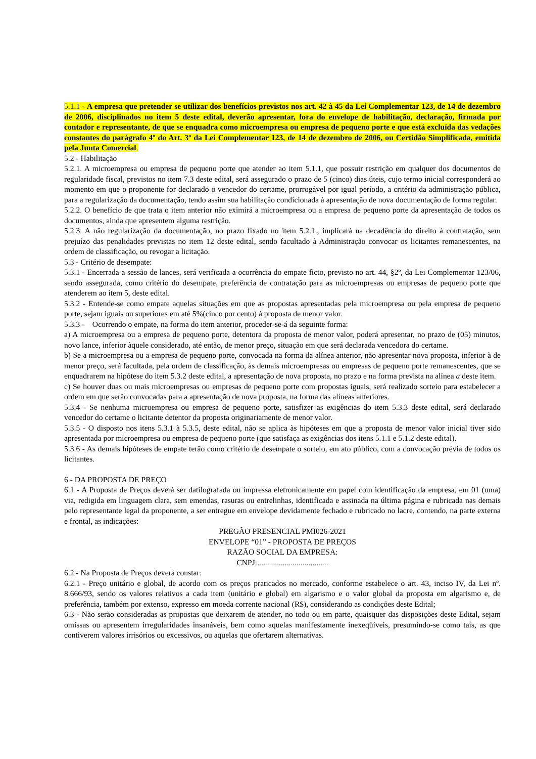5.1.1 - A empresa que pretender se utilizar dos benefícios previstos nos art. 42 à 45 da Lei Complementar 123, de 14 de dezembro de 2006, disciplinados no item 5 deste edital, deverão apresentar, fora do envelope de habilitação, declaração, firmada por contador e representante, de que se enquadra como microempresa ou empresa de pequeno porte e que está excluída das vedações constantes do parágrafo 4º do Art. 3º da Lei Complementar 123, de 14 de dezembro de 2006, ou Certidão Simplificada, emitida pela Junta Comercial.
5.2 - Habilitação
5.2.1. A microempresa ou empresa de pequeno porte que atender ao item 5.1.1, que possuir restrição em qualquer dos documentos de regularidade fiscal, previstos no item 7.3 deste edital, será assegurado o prazo de 5 (cinco) dias úteis, cujo termo inicial corresponderá ao momento em que o proponente for declarado o vencedor do certame, prorrogável por igual período, a critério da administração pública, para a regularização da documentação, tendo assim sua habilitação condicionada à apresentação de nova documentação de forma regular.
5.2.2. O benefício de que trata o item anterior não eximirá a microempresa ou a empresa de pequeno porte da apresentação de todos os documentos, ainda que apresentem alguma restrição.
5.2.3. A não regularização da documentação, no prazo fixado no item 5.2.1., implicará na decadência do direito à contratação, sem prejuízo das penalidades previstas no item 12 deste edital, sendo facultado à Administração convocar os licitantes remanescentes, na ordem de classificação, ou revogar a licitação.
5.3 - Critério de desempate:
5.3.1 - Encerrada a sessão de lances, será verificada a ocorrência do empate ficto, previsto no art. 44, §2º, da Lei Complementar 123/06, sendo assegurada, como critério do desempate, preferência de contratação para as microempresas ou empresas de pequeno porte que atenderem ao item 5, deste edital.
5.3.2 - Entende-se como empate aquelas situações em que as propostas apresentadas pela microempresa ou pela empresa de pequeno porte, sejam iguais ou superiores em até 5%(cinco por cento) à proposta de menor valor.
5.3.3 - Ocorrendo o empate, na forma do item anterior, proceder-se-á da seguinte forma:
a) A microempresa ou a empresa de pequeno porte, detentora da proposta de menor valor, poderá apresentar, no prazo de (05) minutos, novo lance, inferior àquele considerado, até então, de menor preço, situação em que será declarada vencedora do certame.
b) Se a microempresa ou a empresa de pequeno porte, convocada na forma da alínea anterior, não apresentar nova proposta, inferior à de menor preço, será facultada, pela ordem de classificação, às demais microempresas ou empresas de pequeno porte remanescentes, que se enquadrarem na hipótese do item 5.3.2 deste edital, a apresentação de nova proposta, no prazo e na forma prevista na alínea a deste item.
c) Se houver duas ou mais microempresas ou empresas de pequeno porte com propostas iguais, será realizado sorteio para estabelecer a ordem em que serão convocadas para a apresentação de nova proposta, na forma das alíneas anteriores.
5.3.4 - Se nenhuma microempresa ou empresa de pequeno porte, satisfizer as exigências do item 5.3.3 deste edital, será declarado vencedor do certame o licitante detentor da proposta originariamente de menor valor.
5.3.5 - O disposto nos itens 5.3.1 à 5.3.5, deste edital, não se aplica às hipóteses em que a proposta de menor valor inicial tiver sido apresentada por microempresa ou empresa de pequeno porte (que satisfaça as exigências dos itens 5.1.1 e 5.1.2 deste edital).
5.3.6 - As demais hipóteses de empate terão como critério de desempate o sorteio, em ato público, com a convocação prévia de todos os licitantes.
6 - DA PROPOSTA DE PREÇO
6.1 - A Proposta de Preços deverá ser datilografada ou impressa eletronicamente em papel com identificação da empresa, em 01 (uma) via, redigida em linguagem clara, sem emendas, rasuras ou entrelinhas, identificada e assinada na última página e rubricada nas demais pelo representante legal da proponente, a ser entregue em envelope devidamente fechado e rubricado no lacre, contendo, na parte externa e frontal, as indicações:
PREGÃO PRESENCIAL PMI026-2021
ENVELOPE “01” - PROPOSTA DE PREÇOS
RAZÃO SOCIAL DA EMPRESA:
CNPJ:....................................
6.2 - Na Proposta de Preços deverá constar:
6.2.1 - Preço unitário e global, de acordo com os preços praticados no mercado, conforme estabelece o art. 43, inciso IV, da Lei nº. 8.666/93, sendo os valores relativos a cada item (unitário e global) em algarismo e o valor global da proposta em algarismo e, de preferência, também por extenso, expresso em moeda corrente nacional (R$), considerando as condições deste Edital;
6.3 - Não serão consideradas as propostas que deixarem de atender, no todo ou em parte, quaisquer das disposições deste Edital, sejam omissas ou apresentem irregularidades insanáveis, bem como aquelas manifestamente inexeqüíveis, presumindo-se como tais, as que contiverem valores irrisórios ou excessivos, ou aquelas que ofertarem alternativas.